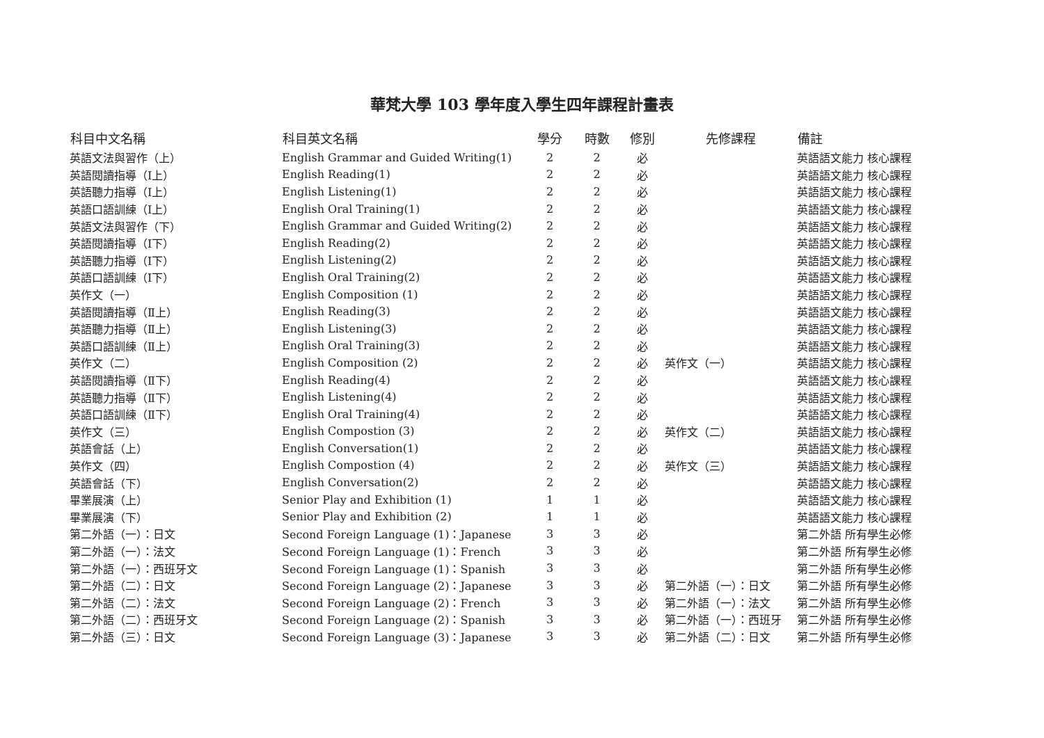華梵大學 103 學年度入學生四年課程計畫表
| 科目中文名稱 | 科目英文名稱 | 學分 | 時數 | 修別 | 先修課程 | 備註 |
| --- | --- | --- | --- | --- | --- | --- |
| 英語文法與習作（上） | English Grammar and Guided Writing(1) | 2 | 2 | 必 | | 英語語文能力 核心課程 |
| 英語閱讀指導（Ⅰ上） | English Reading(1) | 2 | 2 | 必 | | 英語語文能力 核心課程 |
| 英語聽力指導（Ⅰ上） | English Listening(1) | 2 | 2 | 必 | | 英語語文能力 核心課程 |
| 英語口語訓練（Ⅰ上） | English Oral Training(1) | 2 | 2 | 必 | | 英語語文能力 核心課程 |
| 英語文法與習作（下） | English Grammar and Guided Writing(2) | 2 | 2 | 必 | | 英語語文能力 核心課程 |
| 英語閱讀指導（Ⅰ下） | English Reading(2) | 2 | 2 | 必 | | 英語語文能力 核心課程 |
| 英語聽力指導（Ⅰ下） | English Listening(2) | 2 | 2 | 必 | | 英語語文能力 核心課程 |
| 英語口語訓練（Ⅰ下） | English Oral Training(2) | 2 | 2 | 必 | | 英語語文能力 核心課程 |
| 英作文（一） | English Composition (1) | 2 | 2 | 必 | | 英語語文能力 核心課程 |
| 英語閱讀指導（Ⅱ上） | English Reading(3) | 2 | 2 | 必 | | 英語語文能力 核心課程 |
| 英語聽力指導（Ⅱ上） | English Listening(3) | 2 | 2 | 必 | | 英語語文能力 核心課程 |
| 英語口語訓練（Ⅱ上） | English Oral Training(3) | 2 | 2 | 必 | | 英語語文能力 核心課程 |
| 英作文（二） | English Composition (2) | 2 | 2 | 必 | 英作文（一） | 英語語文能力 核心課程 |
| 英語閱讀指導（Ⅱ下） | English Reading(4) | 2 | 2 | 必 | | 英語語文能力 核心課程 |
| 英語聽力指導（Ⅱ下） | English Listening(4) | 2 | 2 | 必 | | 英語語文能力 核心課程 |
| 英語口語訓練（Ⅱ下） | English Oral Training(4) | 2 | 2 | 必 | | 英語語文能力 核心課程 |
| 英作文（三） | English Compostion (3) | 2 | 2 | 必 | 英作文（二） | 英語語文能力 核心課程 |
| 英語會話（上） | English Conversation(1) | 2 | 2 | 必 | | 英語語文能力 核心課程 |
| 英作文（四） | English Compostion (4) | 2 | 2 | 必 | 英作文（三） | 英語語文能力 核心課程 |
| 英語會話（下） | English Conversation(2) | 2 | 2 | 必 | | 英語語文能力 核心課程 |
| 畢業展演（上） | Senior Play and Exhibition (1) | 1 | 1 | 必 | | 英語語文能力 核心課程 |
| 畢業展演（下） | Senior Play and Exhibition (2) | 1 | 1 | 必 | | 英語語文能力 核心課程 |
| 第二外語（一）：日文 | Second Foreign Language (1)：Japanese | 3 | 3 | 必 | | 第二外語 所有學生必修 |
| 第二外語（一）：法文 | Second Foreign Language (1)：French | 3 | 3 | 必 | | 第二外語 所有學生必修 |
| 第二外語（一）：西班牙文 | Second Foreign Language (1)：Spanish | 3 | 3 | 必 | | 第二外語 所有學生必修 |
| 第二外語（二）：日文 | Second Foreign Language (2)：Japanese | 3 | 3 | 必 | 第二外語（一）：日文 | 第二外語 所有學生必修 |
| 第二外語（二）：法文 | Second Foreign Language (2)：French | 3 | 3 | 必 | 第二外語（一）：法文 | 第二外語 所有學生必修 |
| 第二外語（二）：西班牙文 | Second Foreign Language (2)：Spanish | 3 | 3 | 必 | 第二外語（一）：西班牙 | 第二外語 所有學生必修 |
| 第二外語（三）：日文 | Second Foreign Language (3)：Japanese | 3 | 3 | 必 | 第二外語（二）：日文 | 第二外語 所有學生必修 |